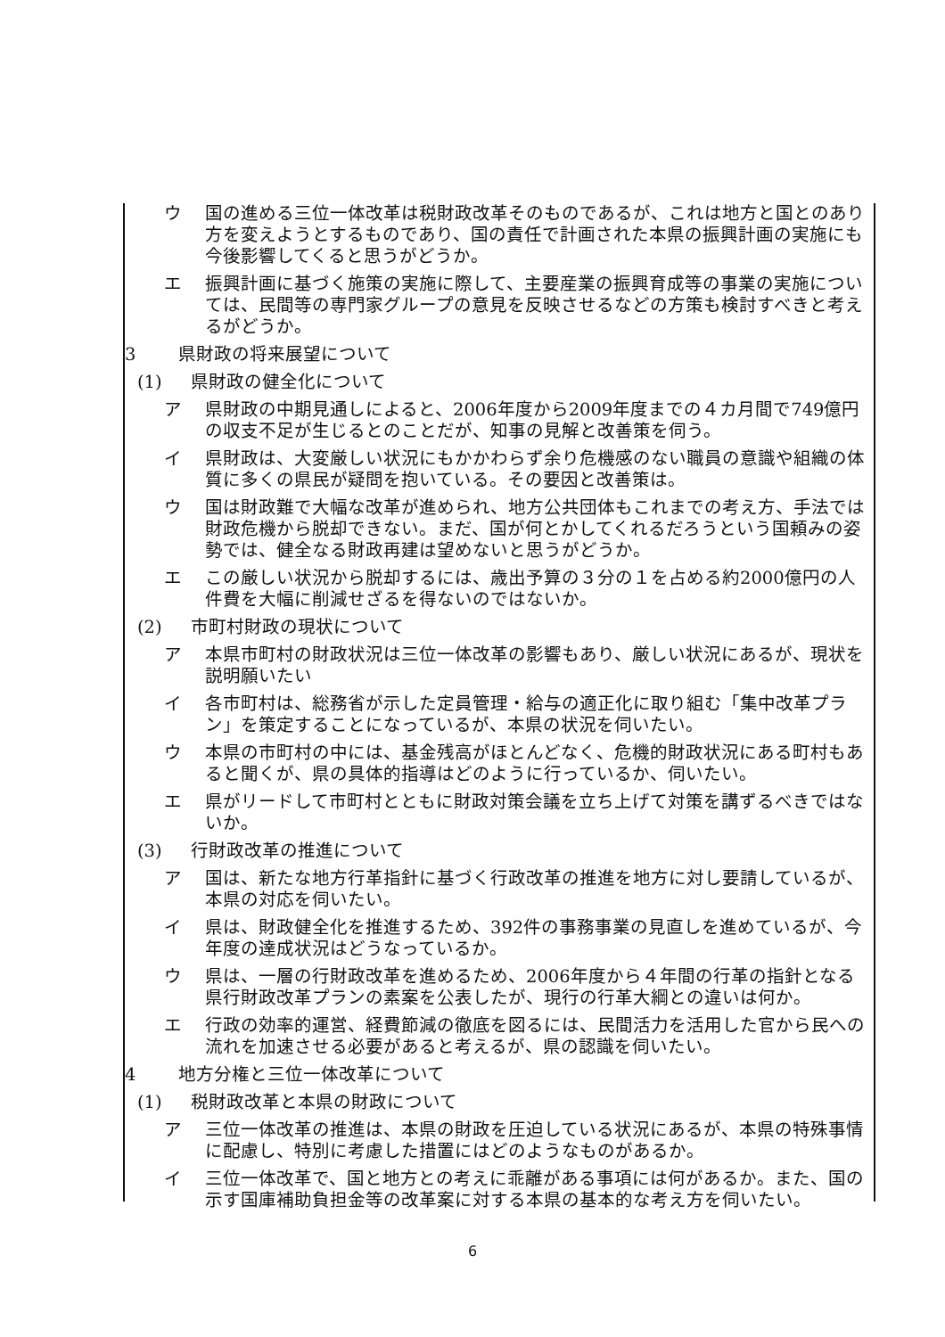ウ 国の進める三位一体改革は税財政改革そのものであるが、これは地方と国とのあり方を変えようとするものであり、国の責任で計画された本県の振興計画の実施にも今後影響してくると思うがどうか。
エ 振興計画に基づく施策の実施に際して、主要産業の振興育成等の事業の実施については、民間等の専門家グループの意見を反映させるなどの方策も検討すべきと考えるがどうか。
3 県財政の将来展望について
(1) 県財政の健全化について
ア 県財政の中期見通しによると、2006年度から2009年度までの４カ月間で749億円の収支不足が生じるとのことだが、知事の見解と改善策を伺う。
イ 県財政は、大変厳しい状況にもかかわらず余り危機感のない職員の意識や組織の体質に多くの県民が疑問を抱いている。その要因と改善策は。
ウ 国は財政難で大幅な改革が進められ、地方公共団体もこれまでの考え方、手法では財政危機から脱却できない。まだ、国が何とかしてくれるだろうという国頼みの姿勢では、健全なる財政再建は望めないと思うがどうか。
エ この厳しい状況から脱却するには、歳出予算の３分の１を占める約2000億円の人件費を大幅に削減せざるを得ないのではないか。
(2) 市町村財政の現状について
ア 本県市町村の財政状況は三位一体改革の影響もあり、厳しい状況にあるが、現状を説明願いたい
イ 各市町村は、総務省が示した定員管理・給与の適正化に取り組む「集中改革プラン」を策定することになっているが、本県の状況を伺いたい。
ウ 本県の市町村の中には、基金残高がほとんどなく、危機的財政状況にある町村もあると聞くが、県の具体的指導はどのように行っているか、伺いたい。
エ 県がリードして市町村とともに財政対策会議を立ち上げて対策を講ずるべきではないか。
(3) 行財政改革の推進について
ア 国は、新たな地方行革指針に基づく行政改革の推進を地方に対し要請しているが、本県の対応を伺いたい。
イ 県は、財政健全化を推進するため、392件の事務事業の見直しを進めているが、今年度の達成状況はどうなっているか。
ウ 県は、一層の行財政改革を進めるため、2006年度から４年間の行革の指針となる県行財政改革プランの素案を公表したが、現行の行革大綱との違いは何か。
エ 行政の効率的運営、経費節減の徹底を図るには、民間活力を活用した官から民への流れを加速させる必要があると考えるが、県の認識を伺いたい。
4 地方分権と三位一体改革について
(1) 税財政改革と本県の財政について
ア 三位一体改革の推進は、本県の財政を圧迫している状況にあるが、本県の特殊事情に配慮し、特別に考慮した措置にはどのようなものがあるか。
イ 三位一体改革で、国と地方との考えに乖離がある事項には何があるか。また、国の示す国庫補助負担金等の改革案に対する本県の基本的な考え方を伺いたい。
6